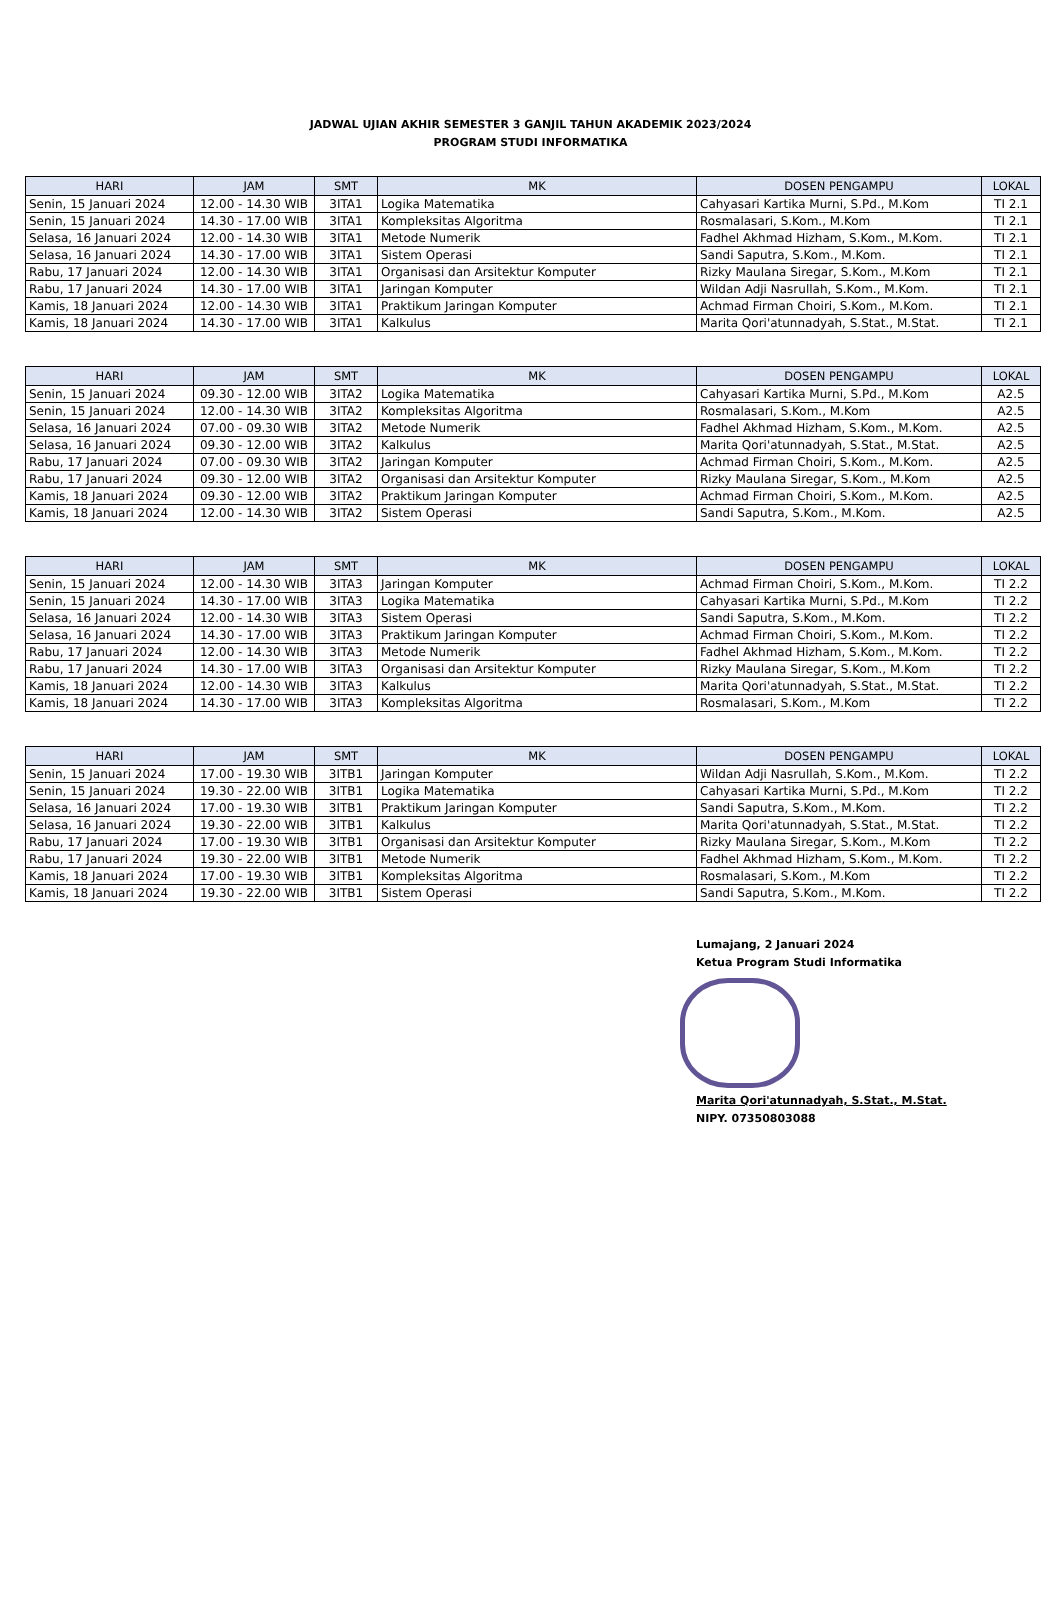JADWAL UJIAN AKHIR SEMESTER 3 GANJIL TAHUN AKADEMIK 2023/2024
PROGRAM STUDI INFORMATIKA
| HARI | JAM | SMT | MK | DOSEN PENGAMPU | LOKAL |
| --- | --- | --- | --- | --- | --- |
| Senin, 15 Januari 2024 | 12.00 - 14.30 WIB | 3ITA1 | Logika Matematika | Cahyasari Kartika Murni, S.Pd., M.Kom | TI 2.1 |
| Senin, 15 Januari 2024 | 14.30 - 17.00 WIB | 3ITA1 | Kompleksitas Algoritma | Rosmalasari, S.Kom., M.Kom | TI 2.1 |
| Selasa, 16 Januari 2024 | 12.00 - 14.30 WIB | 3ITA1 | Metode Numerik | Fadhel Akhmad Hizham, S.Kom., M.Kom. | TI 2.1 |
| Selasa, 16 Januari 2024 | 14.30 - 17.00 WIB | 3ITA1 | Sistem Operasi | Sandi Saputra, S.Kom., M.Kom. | TI 2.1 |
| Rabu, 17 Januari 2024 | 12.00 - 14.30 WIB | 3ITA1 | Organisasi dan Arsitektur Komputer | Rizky Maulana Siregar, S.Kom., M.Kom | TI 2.1 |
| Rabu, 17 Januari 2024 | 14.30 - 17.00 WIB | 3ITA1 | Jaringan Komputer | Wildan Adji Nasrullah, S.Kom., M.Kom. | TI 2.1 |
| Kamis, 18 Januari 2024 | 12.00 - 14.30 WIB | 3ITA1 | Praktikum Jaringan Komputer | Achmad Firman Choiri, S.Kom., M.Kom. | TI 2.1 |
| Kamis, 18 Januari 2024 | 14.30 - 17.00 WIB | 3ITA1 | Kalkulus | Marita Qori'atunnadyah, S.Stat., M.Stat. | TI 2.1 |
| HARI | JAM | SMT | MK | DOSEN PENGAMPU | LOKAL |
| --- | --- | --- | --- | --- | --- |
| Senin, 15 Januari 2024 | 09.30 - 12.00 WIB | 3ITA2 | Logika Matematika | Cahyasari Kartika Murni, S.Pd., M.Kom | A2.5 |
| Senin, 15 Januari 2024 | 12.00 - 14.30 WIB | 3ITA2 | Kompleksitas Algoritma | Rosmalasari, S.Kom., M.Kom | A2.5 |
| Selasa, 16 Januari 2024 | 07.00 - 09.30 WIB | 3ITA2 | Metode Numerik | Fadhel Akhmad Hizham, S.Kom., M.Kom. | A2.5 |
| Selasa, 16 Januari 2024 | 09.30 - 12.00 WIB | 3ITA2 | Kalkulus | Marita Qori'atunnadyah, S.Stat., M.Stat. | A2.5 |
| Rabu, 17 Januari 2024 | 07.00 - 09.30 WIB | 3ITA2 | Jaringan Komputer | Achmad Firman Choiri, S.Kom., M.Kom. | A2.5 |
| Rabu, 17 Januari 2024 | 09.30 - 12.00 WIB | 3ITA2 | Organisasi dan Arsitektur Komputer | Rizky Maulana Siregar, S.Kom., M.Kom | A2.5 |
| Kamis, 18 Januari 2024 | 09.30 - 12.00 WIB | 3ITA2 | Praktikum Jaringan Komputer | Achmad Firman Choiri, S.Kom., M.Kom. | A2.5 |
| Kamis, 18 Januari 2024 | 12.00 - 14.30 WIB | 3ITA2 | Sistem Operasi | Sandi Saputra, S.Kom., M.Kom. | A2.5 |
| HARI | JAM | SMT | MK | DOSEN PENGAMPU | LOKAL |
| --- | --- | --- | --- | --- | --- |
| Senin, 15 Januari 2024 | 12.00 - 14.30 WIB | 3ITA3 | Jaringan Komputer | Achmad Firman Choiri, S.Kom., M.Kom. | TI 2.2 |
| Senin, 15 Januari 2024 | 14.30 - 17.00 WIB | 3ITA3 | Logika Matematika | Cahyasari Kartika Murni, S.Pd., M.Kom | TI 2.2 |
| Selasa, 16 Januari 2024 | 12.00 - 14.30 WIB | 3ITA3 | Sistem Operasi | Sandi Saputra, S.Kom., M.Kom. | TI 2.2 |
| Selasa, 16 Januari 2024 | 14.30 - 17.00 WIB | 3ITA3 | Praktikum Jaringan Komputer | Achmad Firman Choiri, S.Kom., M.Kom. | TI 2.2 |
| Rabu, 17 Januari 2024 | 12.00 - 14.30 WIB | 3ITA3 | Metode Numerik | Fadhel Akhmad Hizham, S.Kom., M.Kom. | TI 2.2 |
| Rabu, 17 Januari 2024 | 14.30 - 17.00 WIB | 3ITA3 | Organisasi dan Arsitektur Komputer | Rizky Maulana Siregar, S.Kom., M.Kom | TI 2.2 |
| Kamis, 18 Januari 2024 | 12.00 - 14.30 WIB | 3ITA3 | Kalkulus | Marita Qori'atunnadyah, S.Stat., M.Stat. | TI 2.2 |
| Kamis, 18 Januari 2024 | 14.30 - 17.00 WIB | 3ITA3 | Kompleksitas Algoritma | Rosmalasari, S.Kom., M.Kom | TI 2.2 |
| HARI | JAM | SMT | MK | DOSEN PENGAMPU | LOKAL |
| --- | --- | --- | --- | --- | --- |
| Senin, 15 Januari 2024 | 17.00 - 19.30 WIB | 3ITB1 | Jaringan Komputer | Wildan Adji Nasrullah, S.Kom., M.Kom. | TI 2.2 |
| Senin, 15 Januari 2024 | 19.30 - 22.00 WIB | 3ITB1 | Logika Matematika | Cahyasari Kartika Murni, S.Pd., M.Kom | TI 2.2 |
| Selasa, 16 Januari 2024 | 17.00 - 19.30 WIB | 3ITB1 | Praktikum Jaringan Komputer | Sandi Saputra, S.Kom., M.Kom. | TI 2.2 |
| Selasa, 16 Januari 2024 | 19.30 - 22.00 WIB | 3ITB1 | Kalkulus | Marita Qori'atunnadyah, S.Stat., M.Stat. | TI 2.2 |
| Rabu, 17 Januari 2024 | 17.00 - 19.30 WIB | 3ITB1 | Organisasi dan Arsitektur Komputer | Rizky Maulana Siregar, S.Kom., M.Kom | TI 2.2 |
| Rabu, 17 Januari 2024 | 19.30 - 22.00 WIB | 3ITB1 | Metode Numerik | Fadhel Akhmad Hizham, S.Kom., M.Kom. | TI 2.2 |
| Kamis, 18 Januari 2024 | 17.00 - 19.30 WIB | 3ITB1 | Kompleksitas Algoritma | Rosmalasari, S.Kom., M.Kom | TI 2.2 |
| Kamis, 18 Januari 2024 | 19.30 - 22.00 WIB | 3ITB1 | Sistem Operasi | Sandi Saputra, S.Kom., M.Kom. | TI 2.2 |
Lumajang, 2 Januari 2024
Ketua Program Studi Informatika
Marita Qori'atunnadyah, S.Stat., M.Stat.
NIPY. 07350803088